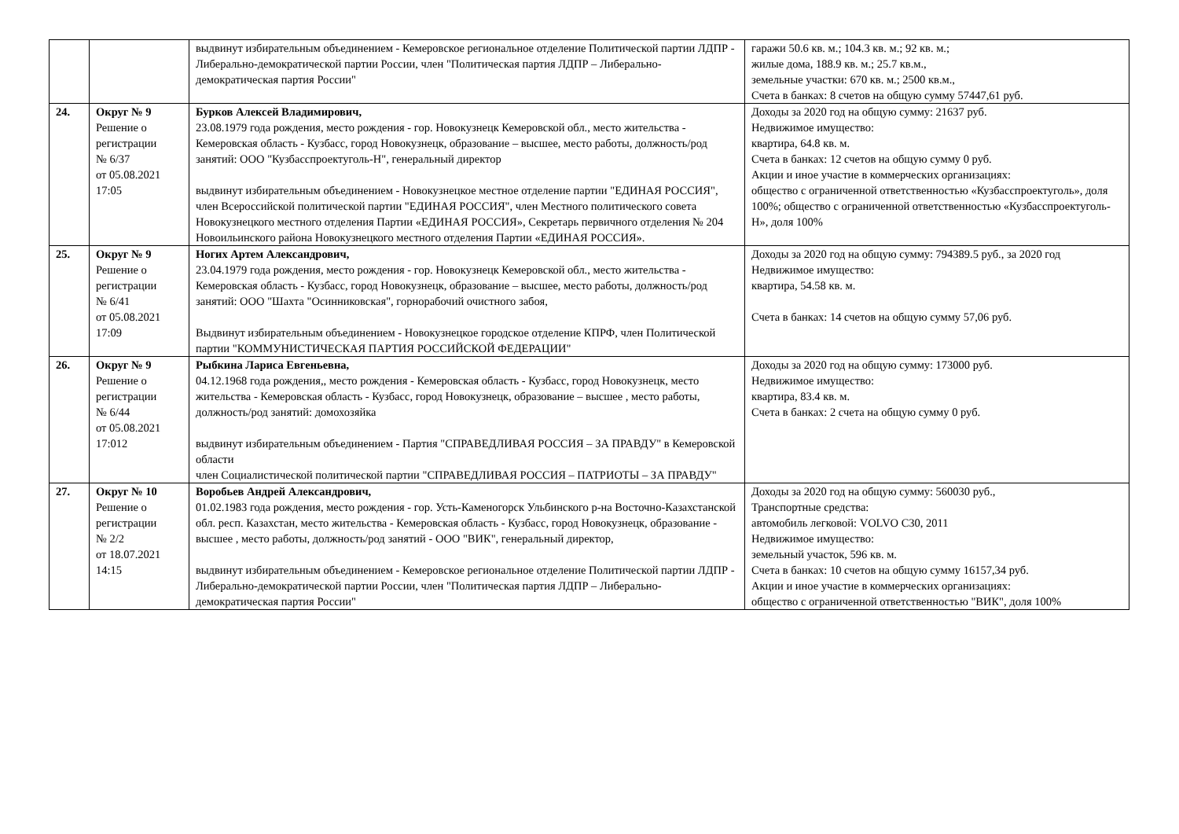| | | выдвинут избирательным объединением - Кемеровское региональное отделение Политической партии ЛДПР - Либерально-демократической партии России, член "Политическая партия ЛДПР – Либерально-демократическая партия России" | гаражи 50.6 кв. м.; 104.3 кв. м.; 92 кв. м.; жилые дома, 188.9 кв. м.; 25.7 кв.м., земельные участки: 670 кв. м.; 2500 кв.м., Счета в банках: 8 счетов на общую сумму 57447,61 руб. |
| 24. | Округ № 9 Решение о регистрации № 6/37 от 05.08.2021 17:05 | Бурков Алексей Владимирович, 23.08.1979 года рождения, место рождения - гор. Новокузнецк Кемеровской обл., место жительства - Кемеровская область - Кузбасс, город Новокузнецк, образование – высшее, место работы, должность/род занятий: ООО "Кузбасспроектуголь-Н", генеральный директор выдвинут избирательным объединением - Новокузнецкое местное отделение партии "ЕДИНАЯ РОССИЯ", член Всероссийской политической партии "ЕДИНАЯ РОССИЯ", член Местного политического совета Новокузнецкого местного отделения Партии «ЕДИНАЯ РОССИЯ», Секретарь первичного отделения № 204 Новоильинского района Новокузнецкого местного отделения Партии «ЕДИНАЯ РОССИЯ». | Доходы за 2020 год на общую сумму: 21637 руб. Недвижимое имущество: квартира, 64.8 кв. м. Счета в банках: 12 счетов на общую сумму 0 руб. Акции и иное участие в коммерческих организациях: общество с ограниченной ответственностью «Кузбасспроектуголь», доля 100%; общество с ограниченной ответственностью «Кузбасспроектуголь-Н», доля 100% |
| 25. | Округ № 9 Решение о регистрации № 6/41 от 05.08.2021 17:09 | Ногих Артем Александрович, 23.04.1979 года рождения, место рождения - гор. Новокузнецк Кемеровской обл., место жительства - Кемеровская область - Кузбасс, город Новокузнецк, образование – высшее, место работы, должность/род занятий: ООО "Шахта "Осинниковская", горнорабочий очистного забоя, Выдвинут избирательным объединением - Новокузнецкое городское отделение КПРФ, член Политической партии "КОММУНИСТИЧЕСКАЯ ПАРТИЯ РОССИЙСКОЙ ФЕДЕРАЦИИ" | Доходы за 2020 год на общую сумму: 794389.5 руб., за 2020 год Недвижимое имущество: квартира, 54.58 кв. м. Счета в банках: 14 счетов на общую сумму 57,06 руб. |
| 26. | Округ № 9 Решение о регистрации № 6/44 от 05.08.2021 17:012 | Рыбкина Лариса Евгеньевна, 04.12.1968 года рождения,, место рождения - Кемеровская область - Кузбасс, город Новокузнецк, место жительства - Кемеровская область - Кузбасс, город Новокузнецк, образование – высшее , место работы, должность/род занятий: домохозяйка выдвинут избирательным объединением - Партия "СПРАВЕДЛИВАЯ РОССИЯ – ЗА ПРАВДУ" в Кемеровской области член Социалистической политической партии "СПРАВЕДЛИВАЯ РОССИЯ – ПАТРИОТЫ – ЗА ПРАВДУ" | Доходы за 2020 год на общую сумму: 173000 руб. Недвижимое имущество: квартира, 83.4 кв. м. Счета в банках: 2 счета на общую сумму 0 руб. |
| 27. | Округ № 10 Решение о регистрации № 2/2 от 18.07.2021 14:15 | Воробьев Андрей Александрович, 01.02.1983 года рождения, место рождения - гор. Усть-Каменогорск Ульбинского р-на Восточно-Казахстанской обл. респ. Казахстан, место жительства - Кемеровская область - Кузбасс, город Новокузнецк, образование - высшее , место работы, должность/род занятий - ООО "ВИК", генеральный директор, выдвинут избирательным объединением - Кемеровское региональное отделение Политической партии ЛДПР - Либерально-демократической партии России, член "Политическая партия ЛДПР – Либерально-демократическая партия России" | Доходы за 2020 год на общую сумму: 560030 руб., Транспортные средства: автомобиль легковой: VOLVO C30, 2011 Недвижимое имущество: земельный участок, 596 кв. м. Счета в банках: 10 счетов на общую сумму 16157,34 руб. Акции и иное участие в коммерческих организациях: общество с ограниченной ответственностью "ВИК", доля 100% |